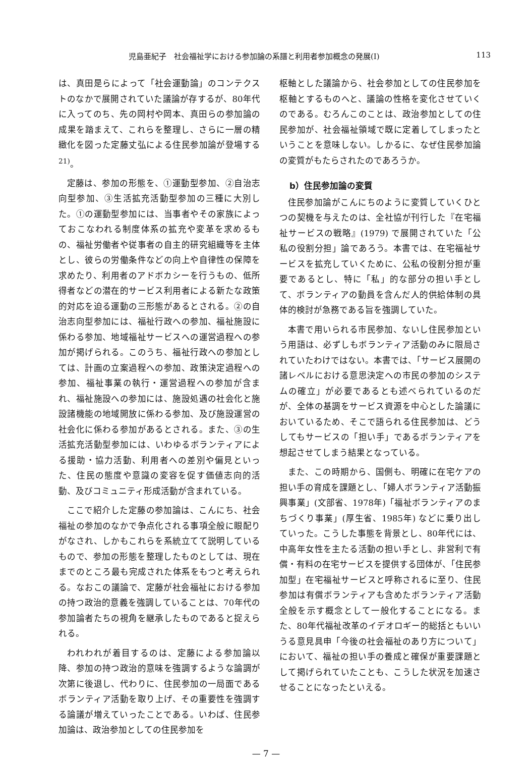児島亜紀子　社会福祉学における参加論の系譜と利用者参加概念の発展(Ⅰ) 113
は、真田是らによって「社会運動論」のコンテクストのなかで展開されていた議論が存するが、80年代に入ってのち、先の岡村や岡本、真田らの参加論の成果を踏まえて、これらを整理し、さらに一層の精緻化を図った定藤丈弘による住民参加論が登場する<sup>21)</sup>。
定藤は、参加の形態を、①運動型参加、②自治志向型参加、③生活拡充活動型参加の三種に大別した。①の運動型参加には、当事者やその家族によっておこなわれる制度体系の拡充や変革を求めるもの、福祉労働者や従事者の自主的研究組織等を主体とし、彼らの労働条件などの向上や自律性の保障を求めたり、利用者のアドボカシーを行うもの、低所得者などの潜在的サービス利用者による新たな政策的対応を迫る運動の三形態があるとされる。②の自治志向型参加には、福祉行政への参加、福祉施設に係わる参加、地域福祉サービスへの運営過程への参加が掲げられる。このうち、福祉行政への参加としては、計画の立案過程への参加、政策決定過程への参加、福祉事業の執行・運営過程への参加が含まれ、福祉施設への参加には、施設処遇の社会化と施設諸機能の地域開放に係わる参加、及び施設運営の社会化に係わる参加があるとされる。また、③の生活拡充活動型参加には、いわゆるボランティアによる援助・協力活動、利用者への差別や偏見といった、住民の態度や意識の変容を促す価値志向的活動、及びコミュニティ形成活動が含まれている。
ここで紹介した定藤の参加論は、こんにち、社会福祉の参加のなかで争点化される事項全般に眼配りがなされ、しかもこれらを系統立てて説明しているもので、参加の形態を整理したものとしては、現在までのところ最も完成された体系をもつと考えられる。なおこの議論で、定藤が社会福祉における参加の持つ政治的意義を強調していることは、70年代の参加論者たちの視角を継承したものであると捉えられる。
われわれが着目するのは、定藤による参加論以降、参加の持つ政治的意味を強調するような論調が次第に後退し、代わりに、住民参加の一局面であるボランティア活動を取り上げ、その重要性を強調する論議が増えていったことである。いわば、住民参加論は、政治参加としての住民参加を
枢軸とした議論から、社会参加としての住民参加を枢軸とするものへと、議論の性格を変化させていくのである。むろんこのことは、政治参加としての住民参加が、社会福祉領域で既に定着してしまったということを意味しない。しかるに、なぜ住民参加論の変質がもたらされたのであろうか。
b）住民参加論の変質
住民参加論がこんにちのように変質していくひとつの契機を与えたのは、全社協が刊行した『在宅福祉サービスの戦略』(1979) で展開されていた「公私の役割分担」論であろう。本書では、在宅福祉サービスを拡充していくために、公私の役割分担が重要であるとし、特に「私」的な部分の担い手として、ボランティアの動員を含んだ人的供給体制の具体的検討が急務である旨を強調していた。
本書で用いられる市民参加、ないし住民参加という用語は、必ずしもボランティア活動のみに限局されていたわけではない。本書では、「サービス展開の諸レベルにおける意思決定への市民の参加のシステムの確立」が必要であるとも述べられているのだが、全体の基調をサービス資源を中心とした論議においているため、そこで語られる住民参加は、どうしてもサービスの「担い手」であるボランティアを想起させてしまう結果となっている。
また、この時期から、国側も、明確に在宅ケアの担い手の育成を課題とし、「婦人ボランティア活動振興事業」(文部省、1978年)「福祉ボランティアのまちづくり事業」(厚生省、1985年) などに乗り出していった。こうした事態を背景とし、80年代には、中高年女性を主たる活動の担い手とし、非営利で有償・有料の在宅サービスを提供する団体が、「住民参加型」在宅福祉サービスと呼称されるに至り、住民参加は有償ボランティアも含めたボランティア活動全般を示す概念として一般化することになる。また、80年代福祉改革のイデオロギー的総括ともいいうる意見具申「今後の社会福祉のあり方について」において、福祉の担い手の養成と確保が重要課題として掲げられていたことも、こうした状況を加速させることになったといえる。
— 7 —